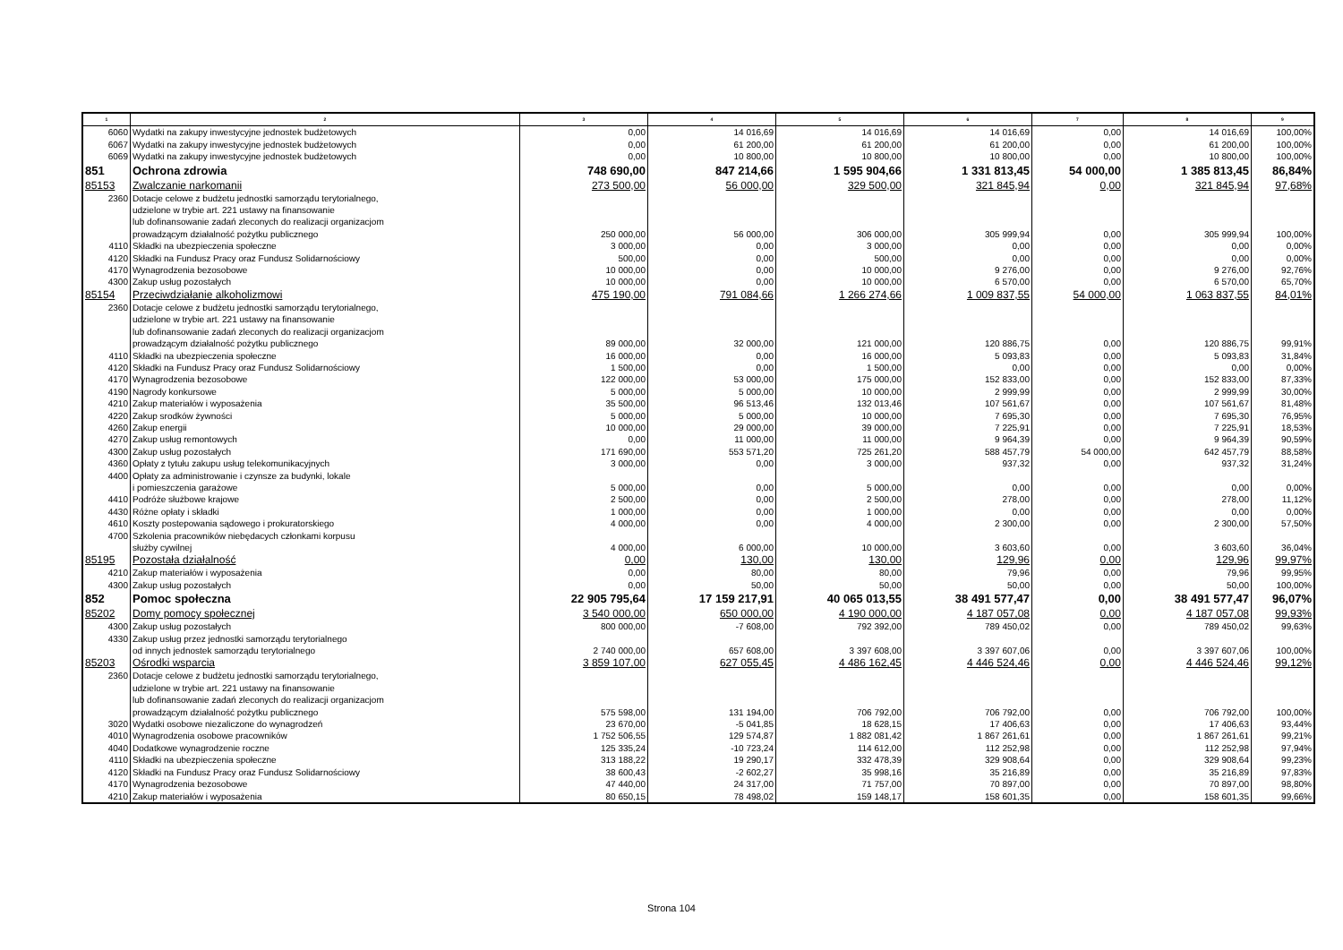| 1 | 2 | 3 | 4 | 5 | 6 | 7 | 8 | 9 |
| --- | --- | --- | --- | --- | --- | --- | --- | --- |
| 6060 | Wydatki na zakupy inwestycyjne jednostek budżetowych | 0,00 | 14 016,69 | 14 016,69 | 14 016,69 | 0,00 | 14 016,69 | 100,00% |
| 6067 | Wydatki na zakupy inwestycyjne jednostek budżetowych | 0,00 | 61 200,00 | 61 200,00 | 61 200,00 | 0,00 | 61 200,00 | 100,00% |
| 6069 | Wydatki na zakupy inwestycyjne jednostek budżetowych | 0,00 | 10 800,00 | 10 800,00 | 10 800,00 | 0,00 | 10 800,00 | 100,00% |
| 851 | Ochrona zdrowia | 748 690,00 | 847 214,66 | 1 595 904,66 | 1 331 813,45 | 54 000,00 | 1 385 813,45 | 86,84% |
| 85153 | Zwalczanie narkomanii | 273 500,00 | 56 000,00 | 329 500,00 | 321 845,94 | 0,00 | 321 845,94 | 97,68% |
| 2360 | Dotacje celowe z budżetu jednostki samorządu terytorialnego, udzielone w trybie art. 221 ustawy na finansowanie lub dofinansowanie zadań zleconych do realizacji organizacjom prowadzącym działalność pożytku publicznego | 250 000,00 | 56 000,00 | 306 000,00 | 305 999,94 | 0,00 | 305 999,94 | 100,00% |
| 4110 | Składki na ubezpieczenia społeczne | 3 000,00 | 0,00 | 3 000,00 | 0,00 | 0,00 | 0,00 | 0,00% |
| 4120 | Składki na Fundusz Pracy oraz Fundusz Solidarnościowy | 500,00 | 0,00 | 500,00 | 0,00 | 0,00 | 0,00 | 0,00% |
| 4170 | Wynagrodzenia bezosobowe | 10 000,00 | 0,00 | 10 000,00 | 9 276,00 | 0,00 | 9 276,00 | 92,76% |
| 4300 | Zakup usług pozostałych | 10 000,00 | 0,00 | 10 000,00 | 6 570,00 | 0,00 | 6 570,00 | 65,70% |
| 85154 | Przeciwdziałanie alkoholizmowi | 475 190,00 | 791 084,66 | 1 266 274,66 | 1 009 837,55 | 54 000,00 | 1 063 837,55 | 84,01% |
| 2360 | Dotacje celowe z budżetu jednostki samorządu terytorialnego, udzielone w trybie art. 221 ustawy na finansowanie lub dofinansowanie zadań zleconych do realizacji organizacjom prowadzącym działalność pożytku publicznego | 89 000,00 | 32 000,00 | 121 000,00 | 120 886,75 | 0,00 | 120 886,75 | 99,91% |
| 4110 | Składki na ubezpieczenia społeczne | 16 000,00 | 0,00 | 16 000,00 | 5 093,83 | 0,00 | 5 093,83 | 31,84% |
| 4120 | Składki na Fundusz Pracy oraz Fundusz Solidarnościowy | 1 500,00 | 0,00 | 1 500,00 | 0,00 | 0,00 | 0,00 | 0,00% |
| 4170 | Wynagrodzenia bezosobowe | 122 000,00 | 53 000,00 | 175 000,00 | 152 833,00 | 0,00 | 152 833,00 | 87,33% |
| 4190 | Nagrody konkursowe | 5 000,00 | 5 000,00 | 10 000,00 | 2 999,99 | 0,00 | 2 999,99 | 30,00% |
| 4210 | Zakup materiałów i wyposażenia | 35 500,00 | 96 513,46 | 132 013,46 | 107 561,67 | 0,00 | 107 561,67 | 81,48% |
| 4220 | Zakup srodków żywności | 5 000,00 | 5 000,00 | 10 000,00 | 7 695,30 | 0,00 | 7 695,30 | 76,95% |
| 4260 | Zakup energii | 10 000,00 | 29 000,00 | 39 000,00 | 7 225,91 | 0,00 | 7 225,91 | 18,53% |
| 4270 | Zakup usług remontowych | 0,00 | 11 000,00 | 11 000,00 | 9 964,39 | 0,00 | 9 964,39 | 90,59% |
| 4300 | Zakup usług pozostałych | 171 690,00 | 553 571,20 | 725 261,20 | 588 457,79 | 54 000,00 | 642 457,79 | 88,58% |
| 4360 | Opłaty z tytułu zakupu usług telekomunikacyjnych | 3 000,00 | 0,00 | 3 000,00 | 937,32 | 0,00 | 937,32 | 31,24% |
| 4400 | Opłaty za administrowanie i czynsze za budynki, lokale i pomieszczenia garażowe | 5 000,00 | 0,00 | 5 000,00 | 0,00 | 0,00 | 0,00 | 0,00% |
| 4410 | Podróże służbowe krajowe | 2 500,00 | 0,00 | 2 500,00 | 278,00 | 0,00 | 278,00 | 11,12% |
| 4430 | Różne opłaty i składki | 1 000,00 | 0,00 | 1 000,00 | 0,00 | 0,00 | 0,00 | 0,00% |
| 4610 | Koszty postepowania sądowego i prokuratorskiego | 4 000,00 | 0,00 | 4 000,00 | 2 300,00 | 0,00 | 2 300,00 | 57,50% |
| 4700 | Szkolenia pracowników niebędacych członkami korpusu służby cywilnej | 4 000,00 | 6 000,00 | 10 000,00 | 3 603,60 | 0,00 | 3 603,60 | 36,04% |
| 85195 | Pozostała działalność | 0,00 | 130,00 | 130,00 | 129,96 | 0,00 | 129,96 | 99,97% |
| 4210 | Zakup materiałów i wyposażenia | 0,00 | 80,00 | 80,00 | 79,96 | 0,00 | 79,96 | 99,95% |
| 4300 | Zakup usług pozostałych | 0,00 | 50,00 | 50,00 | 50,00 | 0,00 | 50,00 | 100,00% |
| 852 | Pomoc społeczna | 22 905 795,64 | 17 159 217,91 | 40 065 013,55 | 38 491 577,47 | 0,00 | 38 491 577,47 | 96,07% |
| 85202 | Domy pomocy społecznej | 3 540 000,00 | 650 000,00 | 4 190 000,00 | 4 187 057,08 | 0,00 | 4 187 057,08 | 99,93% |
| 4300 | Zakup usług pozostałych | 800 000,00 | -7 608,00 | 792 392,00 | 789 450,02 | 0,00 | 789 450,02 | 99,63% |
| 4330 | Zakup usług przez jednostki samorządu terytorialnego od innych jednostek samorządu terytorialnego | 2 740 000,00 | 657 608,00 | 3 397 608,00 | 3 397 607,06 | 0,00 | 3 397 607,06 | 100,00% |
| 85203 | Ośrodki wsparcia | 3 859 107,00 | 627 055,45 | 4 486 162,45 | 4 446 524,46 | 0,00 | 4 446 524,46 | 99,12% |
| 2360 | Dotacje celowe z budżetu jednostki samorządu terytorialnego, udzielone w trybie art. 221 ustawy na finansowanie lub dofinansowanie zadań zleconych do realizacji organizacjom prowadzącym działalność pożytku publicznego | 575 598,00 | 131 194,00 | 706 792,00 | 706 792,00 | 0,00 | 706 792,00 | 100,00% |
| 3020 | Wydatki osobowe niezaliczone do wynagrodzeń | 23 670,00 | -5 041,85 | 18 628,15 | 17 406,63 | 0,00 | 17 406,63 | 93,44% |
| 4010 | Wynagrodzenia osobowe pracowników | 1 752 506,55 | 129 574,87 | 1 882 081,42 | 1 867 261,61 | 0,00 | 1 867 261,61 | 99,21% |
| 4040 | Dodatkowe wynagrodzenie roczne | 125 335,24 | -10 723,24 | 114 612,00 | 112 252,98 | 0,00 | 112 252,98 | 97,94% |
| 4110 | Składki na ubezpieczenia społeczne | 313 188,22 | 19 290,17 | 332 478,39 | 329 908,64 | 0,00 | 329 908,64 | 99,23% |
| 4120 | Składki na Fundusz Pracy oraz Fundusz Solidarnościowy | 38 600,43 | -2 602,27 | 35 998,16 | 35 216,89 | 0,00 | 35 216,89 | 97,83% |
| 4170 | Wynagrodzenia bezosobowe | 47 440,00 | 24 317,00 | 71 757,00 | 70 897,00 | 0,00 | 70 897,00 | 98,80% |
| 4210 | Zakup materiałów i wyposażenia | 80 650,15 | 78 498,02 | 159 148,17 | 158 601,35 | 0,00 | 158 601,35 | 99,66% |
Strona 104